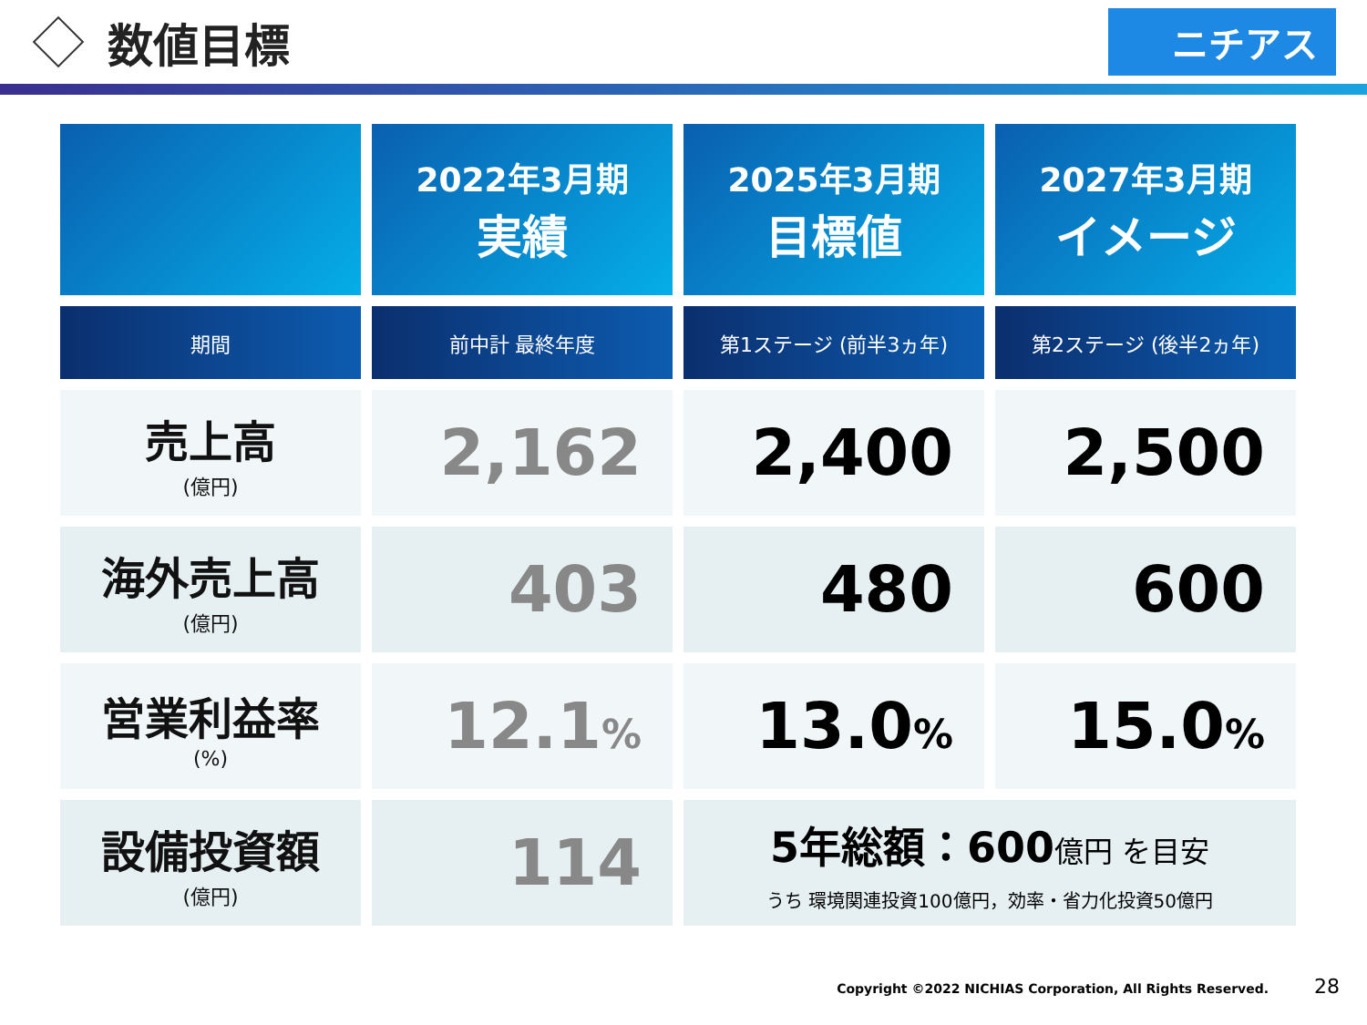数値目標
ニチアス
| | 2022年3月期 実績 | 2025年3月期 目標値 | 2027年3月期 イメージ |
| --- | --- | --- | --- |
| 期間 | 前中計 最終年度 | 第1ステージ (前半3ヵ年) | 第2ステージ (後半2ヵ年) |
| 売上高 (億円) | 2,162 | 2,400 | 2,500 |
| 海外売上高 (億円) | 403 | 480 | 600 |
| 営業利益率 (%) | 12.1 % | 13.0 % | 15.0 % |
| 設備投資額 (億円) | 114 | 5年総額：600 億円 を目安 うち 環境関連投資100億円，効率・省力化投資50億円 | |
Copyright ©2022 NICHIAS Corporation, All Rights Reserved. 28